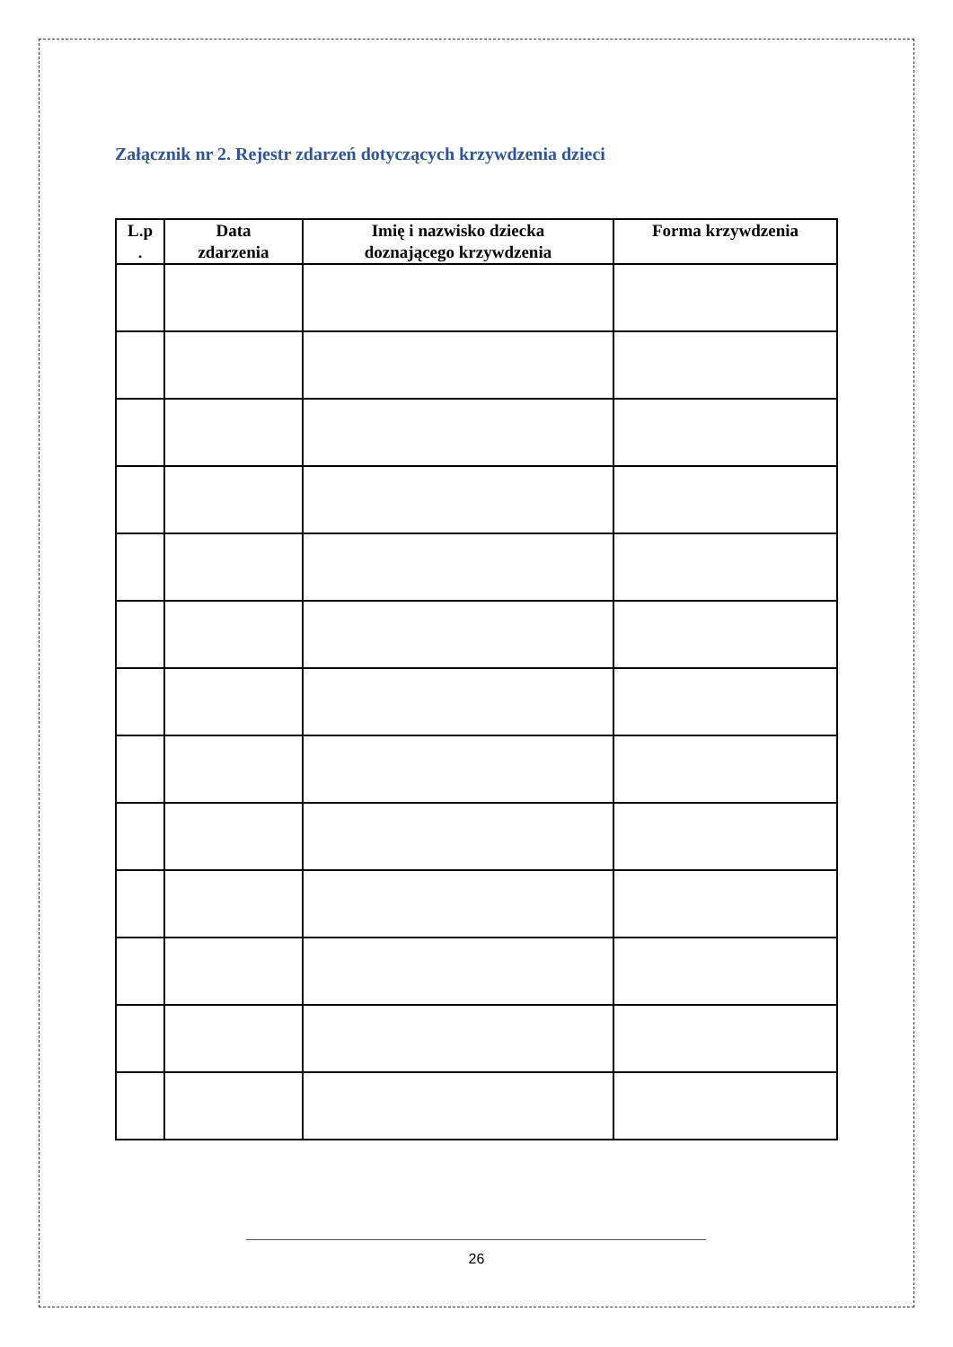Załącznik nr 2. Rejestr zdarzeń dotyczących krzywdzenia dzieci
| L.p . | Data zdarzenia | Imię i nazwisko dziecka doznającego krzywdzenia | Forma krzywdzenia |
| --- | --- | --- | --- |
26